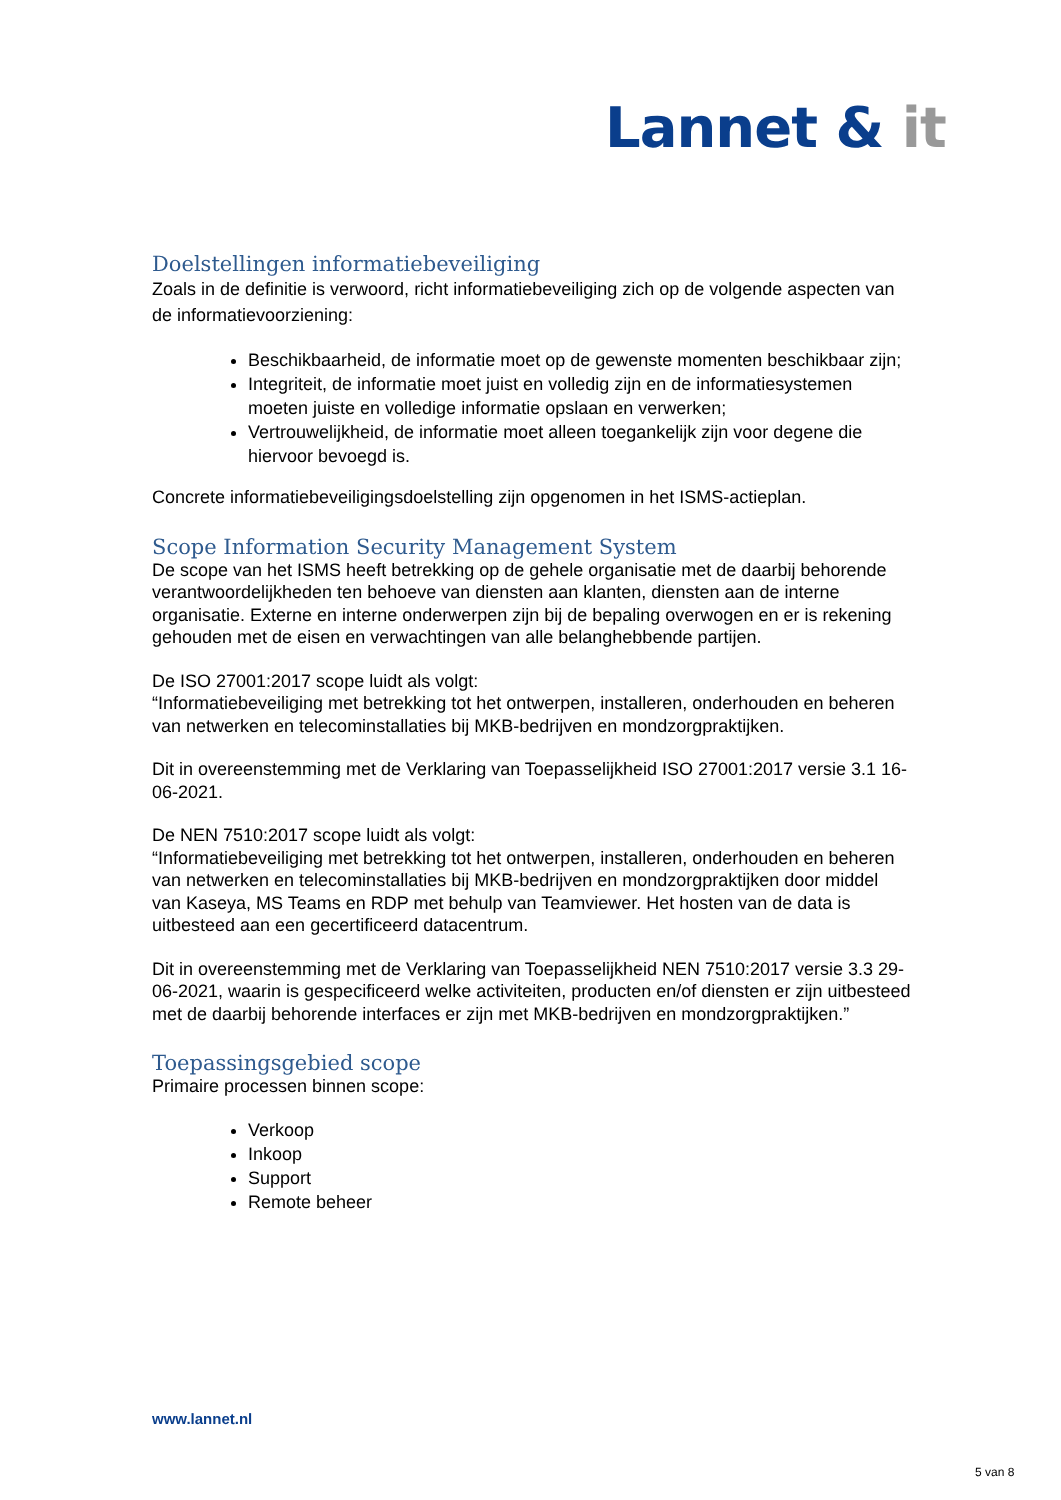Lannet & it
Doelstellingen informatiebeveiliging
Zoals in de definitie is verwoord, richt informatiebeveiliging zich op de volgende aspecten van de informatievoorziening:
Beschikbaarheid, de informatie moet op de gewenste momenten beschikbaar zijn;
Integriteit, de informatie moet juist en volledig zijn en de informatiesystemen moeten juiste en volledige informatie opslaan en verwerken;
Vertrouwelijkheid, de informatie moet alleen toegankelijk zijn voor degene die hiervoor bevoegd is.
Concrete informatiebeveiligingsdoelstelling zijn opgenomen in het ISMS-actieplan.
Scope Information Security Management System
De scope van het ISMS heeft betrekking op de gehele organisatie met de daarbij behorende verantwoordelijkheden ten behoeve van diensten aan klanten, diensten aan de interne organisatie. Externe en interne onderwerpen zijn bij de bepaling overwogen en er is rekening gehouden met de eisen en verwachtingen van alle belanghebbende partijen.
De ISO 27001:2017 scope luidt als volgt:
“Informatiebeveiliging met betrekking tot het ontwerpen, installeren, onderhouden en beheren van netwerken en telecominstallaties bij MKB-bedrijven en mondzorgpraktijken.
Dit in overeenstemming met de Verklaring van Toepasselijkheid ISO 27001:2017 versie 3.1 16-06-2021.
De NEN 7510:2017 scope luidt als volgt:
“Informatiebeveiliging met betrekking tot het ontwerpen, installeren, onderhouden en beheren van netwerken en telecominstallaties bij MKB-bedrijven en mondzorgpraktijken door middel van Kaseya, MS Teams en RDP met behulp van Teamviewer. Het hosten van de data is uitbesteed aan een gecertificeerd datacentrum.
Dit in overeenstemming met de Verklaring van Toepasselijkheid NEN 7510:2017 versie 3.3 29-06-2021, waarin is gespecificeerd welke activiteiten, producten en/of diensten er zijn uitbesteed met de daarbij behorende interfaces er zijn met MKB-bedrijven en mondzorgpraktijken.”
Toepassingsgebied scope
Primaire processen binnen scope:
Verkoop
Inkoop
Support
Remote beheer
www.lannet.nl
5 van 8